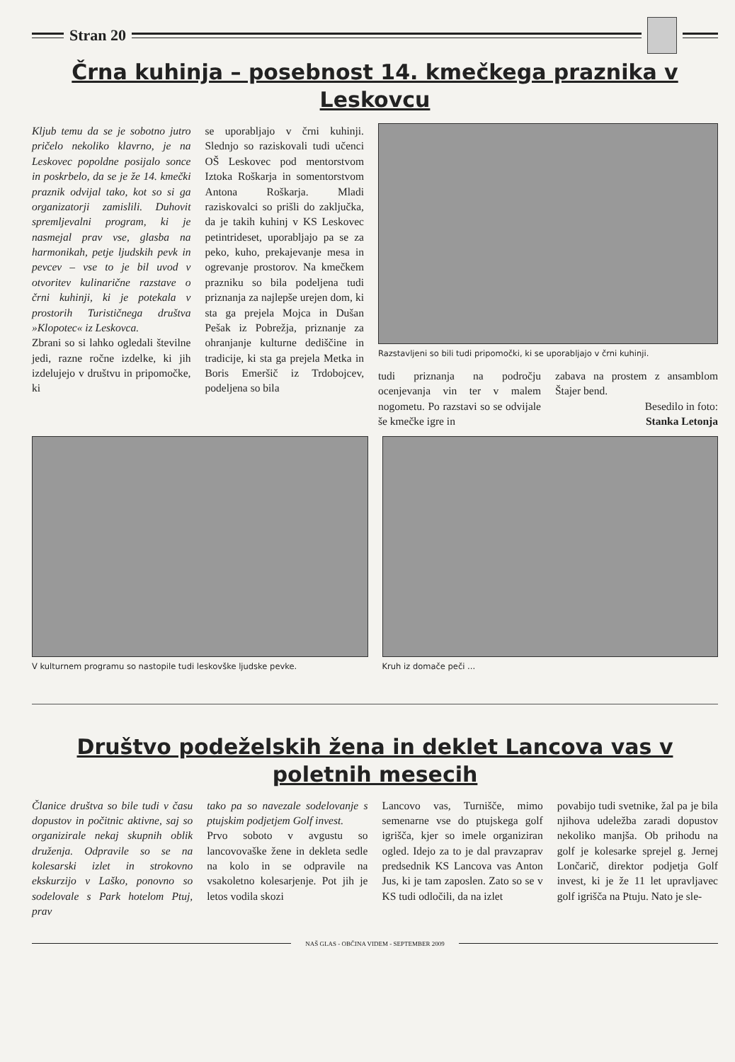Stran 20
Črna kuhinja – posebnost 14. kmečkega praznika v Leskovcu
Kljub temu da se je sobotno jutro pričelo nekoliko klavrno, je na Leskovec popoldne posijalo sonce in poskrbelo, da se je že 14. kmečki praznik odvijal tako, kot so si ga organizatorji zamislili. Duhovit spremljevalni program, ki je nasmejal prav vse, glasba na harmonikah, petje ljudskih pevk in pevcev – vse to je bil uvod v otvoritev kulinarične razstave o črni kuhinji, ki je potekala v prostorih Turističnega društva »Klopotec« iz Leskovca.
Zbrani so si lahko ogledali številne jedi, razne ročne izdelke, ki jih izdelujejo v društvu in pripomočke, ki
se uporabljajo v črni kuhinji. Slednjo so raziskovali tudi učenci OŠ Leskovec pod mentorstvom Iztoka Roškarja in somentorstvom Antona Roškarja. Mladi raziskovalci so prišli do zaključka, da je takih kuhinj v KS Leskovec petintrideset, uporabljajo pa se za peko, kuho, prekajevanje mesa in ogrevanje prostorov. Na kmečkem prazniku so bila podeljena tudi priznanja za najlepše urejen dom, ki sta ga prejela Mojca in Dušan Pešak iz Pobrežja, priznanje za ohranjanje kulturne dediščine in tradicije, ki sta ga prejela Metka in Boris Emeršič iz Trdobojcev, podeljena so bila
Razstavljeni so bili tudi pripomočki, ki se uporabljajo v črni kuhinji.
tudi priznanja na področju ocenjevanja vin ter v malem nogometu. Po razstavi so se odvijale še kmečke igre in
zabava na prostem z ansamblom Štajer bend.
Besedilo in foto:
Stanka Letonja
V kulturnem programu so nastopile tudi leskovške ljudske pevke.
Kruh iz domače peči ...
Društvo podeželskih žena in deklet Lancova vas v poletnih mesecih
Članice društva so bile tudi v času dopustov in počitnic aktivne, saj so organizirale nekaj skupnih oblik druženja. Odpravile so se na kolesarski izlet in strokovno ekskurzijo v Laško, ponovno so sodelovale s Park hotelom Ptuj, prav
tako pa so navezale sodelovanje s ptujskim podjetjem Golf invest.
Prvo soboto v avgustu so lancovovaške žene in dekleta sedle na kolo in se odpravile na vsakoletno kolesarjenje. Pot jih je letos vodila skozi
Lancovo vas, Turnišče, mimo semenarne vse do ptujskega golf igrišča, kjer so imele organiziran ogled. Idejo za to je dal pravzaprav predsednik KS Lancova vas Anton Jus, ki je tam zaposlen. Zato so se v KS tudi odločili, da na izlet
povabijo tudi svetnike, žal pa je bila njihova udeležba zaradi dopustov nekoliko manjša. Ob prihodu na golf je kolesarke sprejel g. Jernej Lončarič, direktor podjetja Golf invest, ki je že 11 let upravljavec golf igrišča na Ptuju. Nato je sle-
NAŠ GLAS - OBČINA VIDEM - SEPTEMBER 2009